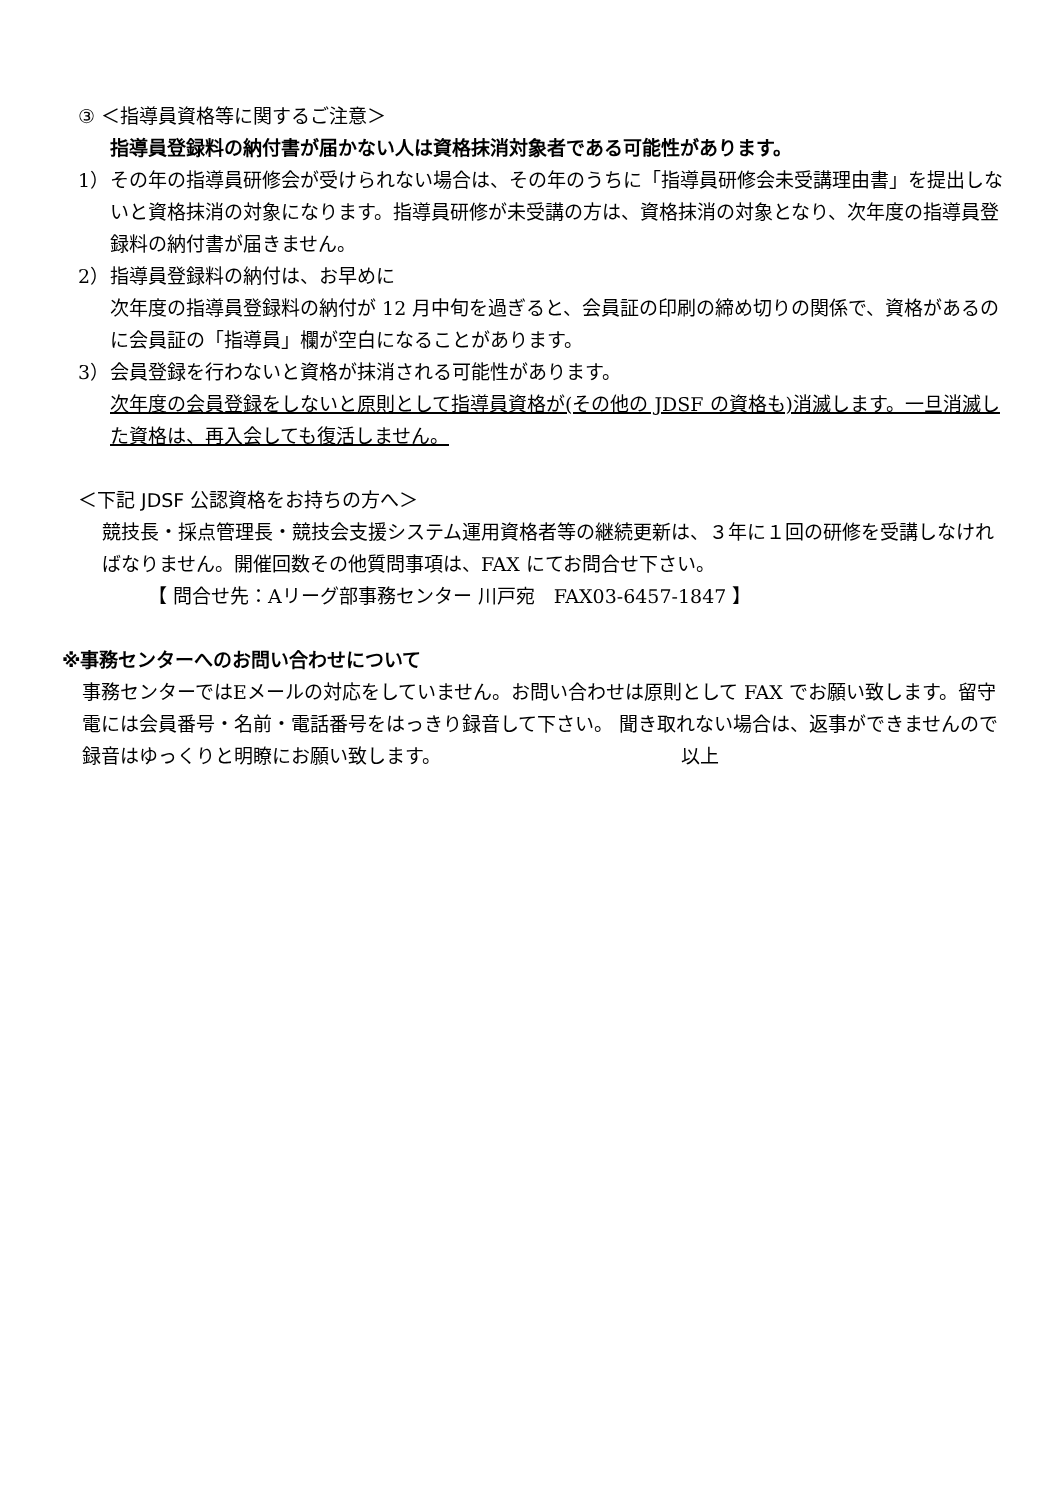③ ＜指導員資格等に関するご注意＞
指導員登録料の納付書が届かない人は資格抹消対象者である可能性があります。
1） その年の指導員研修会が受けられない場合は、その年のうちに「指導員研修会未受講理由書」を提出しないと資格抹消の対象になります。指導員研修が未受講の方は、資格抹消の対象となり、次年度の指導員登録料の納付書が届きません。
2） 指導員登録料の納付は、お早めに
次年度の指導員登録料の納付が 12 月中旬を過ぎると、会員証の印刷の締め切りの関係で、資格があるのに会員証の「指導員」欄が空白になることがあります。
3） 会員登録を行わないと資格が抹消される可能性があります。
次年度の会員登録をしないと原則として指導員資格が(その他の JDSF の資格も)消滅します。一旦消滅した資格は、再入会しても復活しません。
＜下記 JDSF 公認資格をお持ちの方へ＞
競技長・採点管理長・競技会支援システム運用資格者等の継続更新は、３年に１回の研修を受講しなければなりません。開催回数その他質問事項は、FAX にてお問合せ下さい。
【 問合せ先：Aリーグ部事務センター 川戸宛　FAX03-6457-1847 】
※事務センターへのお問い合わせについて
事務センターではEメールの対応をしていません。お問い合わせは原則として FAX でお願い致します。留守電には会員番号・名前・電話番号をはっきり録音して下さい。 聞き取れない場合は、返事ができませんので録音はゆっくりと明瞭にお願い致します。 以上